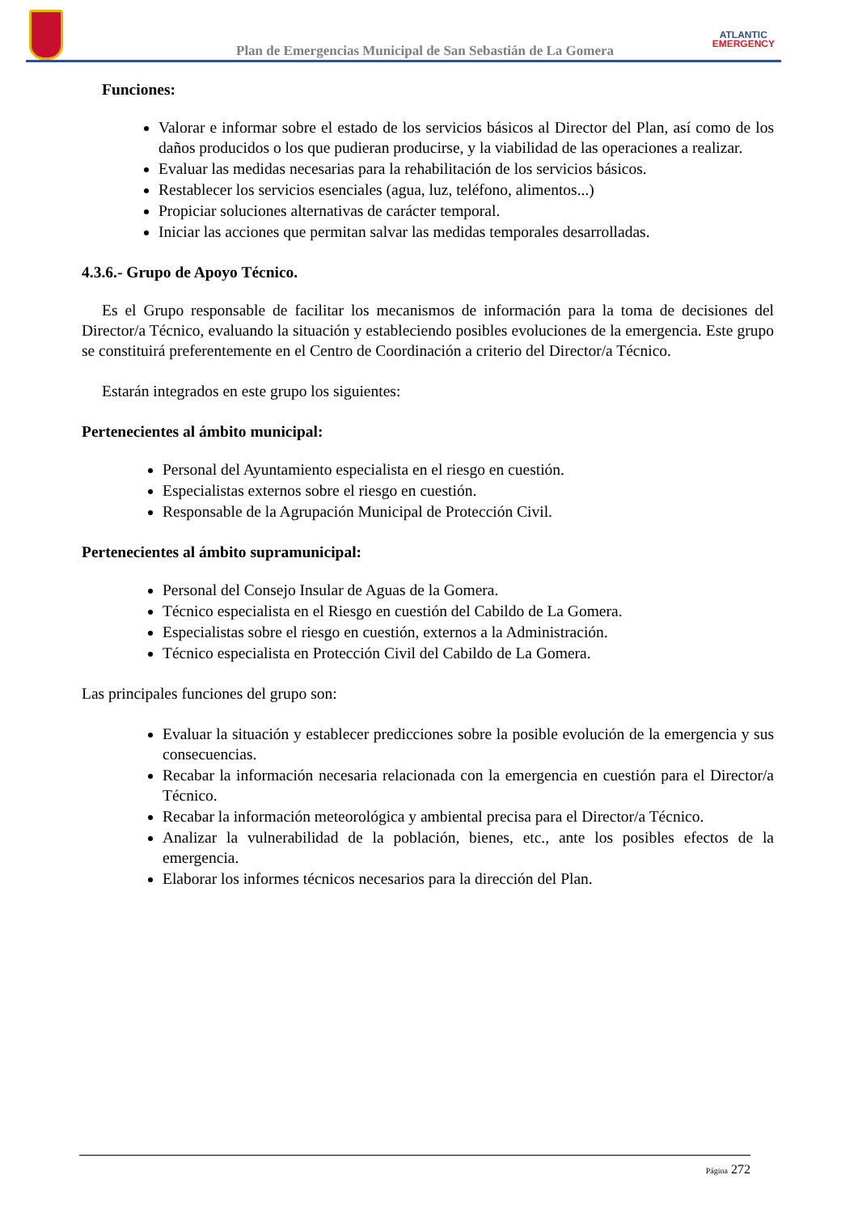Plan de Emergencias Municipal de San Sebastián de La Gomera
ATLANTIC
EMERGENCY
Funciones:
Valorar e informar sobre el estado de los servicios básicos al Director del Plan, así como de los daños producidos o los que pudieran producirse, y la viabilidad de las operaciones a realizar.
Evaluar las medidas necesarias para la rehabilitación de los servicios básicos.
Restablecer los servicios esenciales (agua, luz, teléfono, alimentos...)
Propiciar soluciones alternativas de carácter temporal.
Iniciar las acciones que permitan salvar las medidas temporales desarrolladas.
4.3.6.- Grupo de Apoyo Técnico.
Es el Grupo responsable de facilitar los mecanismos de información para la toma de decisiones del Director/a Técnico, evaluando la situación y estableciendo posibles evoluciones de la emergencia. Este grupo se constituirá preferentemente en el Centro de Coordinación a criterio del Director/a Técnico.
Estarán integrados en este grupo los siguientes:
Pertenecientes al ámbito municipal:
Personal del Ayuntamiento especialista en el riesgo en cuestión.
Especialistas externos sobre el riesgo en cuestión.
Responsable de la Agrupación Municipal de Protección Civil.
Pertenecientes al ámbito supramunicipal:
Personal del Consejo Insular de Aguas de la Gomera.
Técnico especialista en el Riesgo en cuestión del Cabildo de La Gomera.
Especialistas sobre el riesgo en cuestión, externos a la Administración.
Técnico especialista en Protección Civil del Cabildo de La Gomera.
Las principales funciones del grupo son:
Evaluar la situación y establecer predicciones sobre la posible evolución de la emergencia y sus consecuencias.
Recabar la información necesaria relacionada con la emergencia en cuestión para el Director/a Técnico.
Recabar la información meteorológica y ambiental precisa para el Director/a Técnico.
Analizar la vulnerabilidad de la población, bienes, etc., ante los posibles efectos de la emergencia.
Elaborar los informes técnicos necesarios para la dirección del Plan.
Página 272